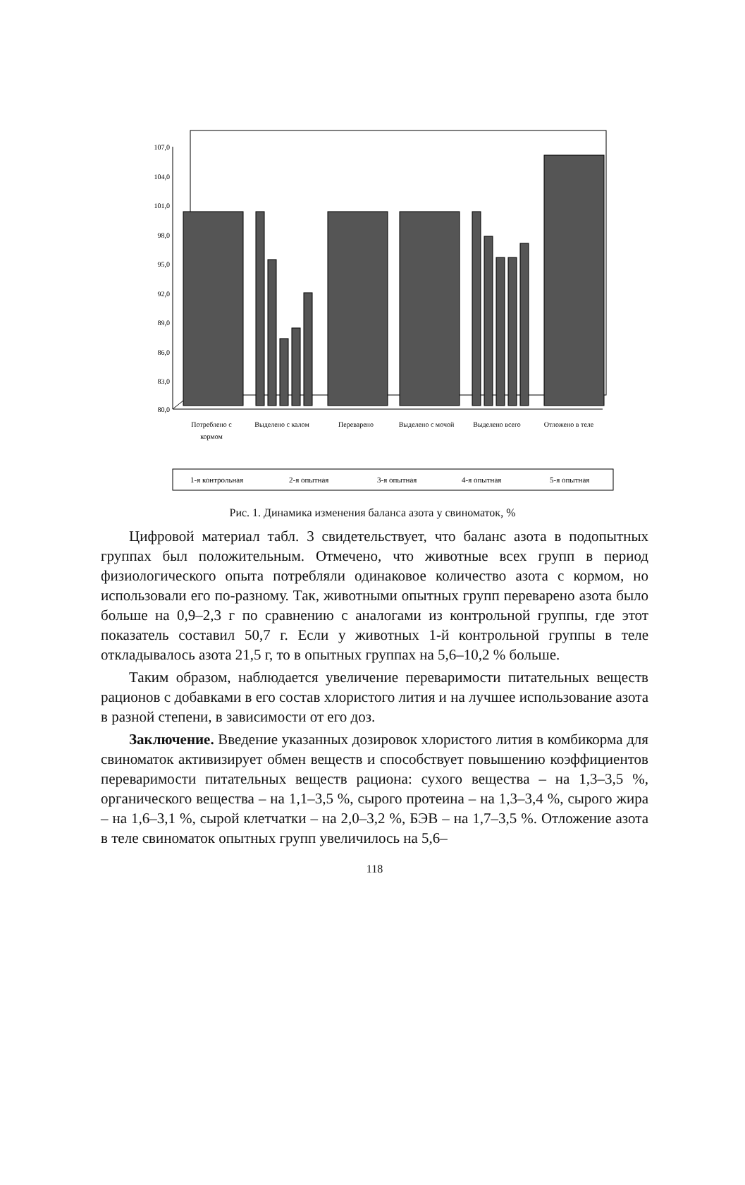107,0
104,0
101,0
98,0
95,0
92,0
89,0
86,0
83,0
80,0
Потреблено с
кормом
Выделено с калом
Переварено
Выделено с мочой
Выделено всего
Отложено в теле
1-я контрольная
2-я опытная
3-я опытная
4-я опытная
5-я опытная
Рис. 1. Динамика изменения баланса азота у свиноматок, %
Цифровой материал табл. 3 свидетельствует, что баланс азота в подопытных группах был положительным. Отмечено, что животные всех групп в период физиологического опыта потребляли одинаковое количество азота с кормом, но использовали его по-разному. Так, животными опытных групп переварено азота было больше на 0,9–2,3 г по сравнению с аналогами из контрольной группы, где этот показатель составил 50,7 г. Если у животных 1-й контрольной группы в теле откладывалось азота 21,5 г, то в опытных группах на 5,6–10,2 % больше.
Таким образом, наблюдается увеличение переваримости питательных веществ рационов с добавками в его состав хлористого лития и на лучшее использование азота в разной степени, в зависимости от его доз.
Заключение. Введение указанных дозировок хлористого лития в комбикорма для свиноматок активизирует обмен веществ и способствует повышению коэффициентов переваримости питательных веществ рациона: сухого вещества – на 1,3–3,5 %, органического вещества – на 1,1–3,5 %, сырого протеина – на 1,3–3,4 %, сырого жира – на 1,6–3,1 %, сырой клетчатки – на 2,0–3,2 %, БЭВ – на 1,7–3,5 %. Отложение азота в теле свиноматок опытных групп увеличилось на 5,6–
118